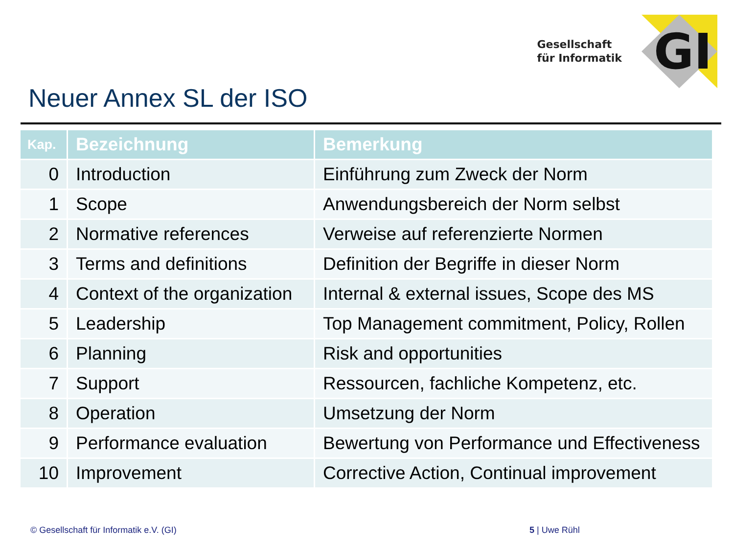Gesellschaft
für Informatik
GI
Neuer Annex SL der ISO
| Kap. | Bezeichnung | Bemerkung |
| --- | --- | --- |
| 0 | Introduction | Einführung zum Zweck der Norm |
| 1 | Scope | Anwendungsbereich der Norm selbst |
| 2 | Normative references | Verweise auf referenzierte Normen |
| 3 | Terms and definitions | Definition der Begriffe in dieser Norm |
| 4 | Context of the organization | Internal & external issues, Scope des MS |
| 5 | Leadership | Top Management commitment, Policy, Rollen |
| 6 | Planning | Risk and opportunities |
| 7 | Support | Ressourcen, fachliche Kompetenz, etc. |
| 8 | Operation | Umsetzung der Norm |
| 9 | Performance evaluation | Bewertung von Performance und Effectiveness |
| 10 | Improvement | Corrective Action, Continual improvement |
© Gesellschaft für Informatik e.V. (GI) 5 | Uwe Rühl